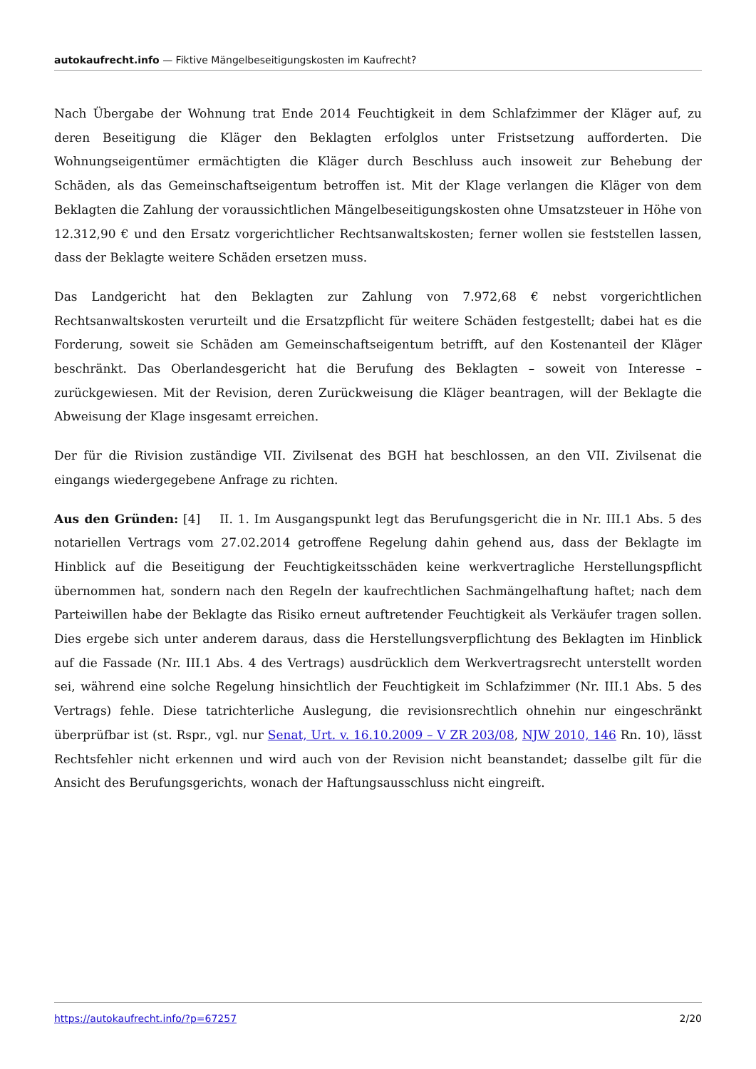autokaufrecht.info — Fiktive Mängelbeseitigungskosten im Kaufrecht?
Nach Übergabe der Wohnung trat Ende 2014 Feuchtigkeit in dem Schlafzimmer der Kläger auf, zu deren Beseitigung die Kläger den Beklagten erfolglos unter Fristsetzung aufforderten. Die Wohnungseigentümer ermächtigten die Kläger durch Beschluss auch insoweit zur Behebung der Schäden, als das Gemeinschaftseigentum betroffen ist. Mit der Klage verlangen die Kläger von dem Beklagten die Zahlung der voraussichtlichen Mängelbeseitigungskosten ohne Umsatzsteuer in Höhe von 12.312,90 € und den Ersatz vorgerichtlicher Rechtsanwaltskosten; ferner wollen sie feststellen lassen, dass der Beklagte weitere Schäden ersetzen muss.
Das Landgericht hat den Beklagten zur Zahlung von 7.972,68 € nebst vorgerichtlichen Rechtsanwaltskosten verurteilt und die Ersatzpflicht für weitere Schäden festgestellt; dabei hat es die Forderung, soweit sie Schäden am Gemeinschaftseigentum betrifft, auf den Kostenanteil der Kläger beschränkt. Das Oberlandesgericht hat die Berufung des Beklagten – soweit von Interesse – zurückgewiesen. Mit der Revision, deren Zurückweisung die Kläger beantragen, will der Beklagte die Abweisung der Klage insgesamt erreichen.
Der für die Rivision zuständige VII. Zivilsenat des BGH hat beschlossen, an den VII. Zivilsenat die eingangs wiedergegebene Anfrage zu richten.
Aus den Gründen: [4] II. 1. Im Ausgangspunkt legt das Berufungsgericht die in Nr. III.1 Abs. 5 des notariellen Vertrags vom 27.02.2014 getroffene Regelung dahin gehend aus, dass der Beklagte im Hinblick auf die Beseitigung der Feuchtigkeitsschäden keine werkvertragliche Herstellungspflicht übernommen hat, sondern nach den Regeln der kaufrechtlichen Sachmängelhaftung haftet; nach dem Parteiwillen habe der Beklagte das Risiko erneut auftretender Feuchtigkeit als Verkäufer tragen sollen. Dies ergebe sich unter anderem daraus, dass die Herstellungsverpflichtung des Beklagten im Hinblick auf die Fassade (Nr. III.1 Abs. 4 des Vertrags) ausdrücklich dem Werkvertragsrecht unterstellt worden sei, während eine solche Regelung hinsichtlich der Feuchtigkeit im Schlafzimmer (Nr. III.1 Abs. 5 des Vertrags) fehle. Diese tatrichterliche Auslegung, die revisionsrechtlich ohnehin nur eingeschränkt überprüfbar ist (st. Rspr., vgl. nur Senat, Urt. v. 16.10.2009 – V ZR 203/08, NJW 2010, 146 Rn. 10), lässt Rechtsfehler nicht erkennen und wird auch von der Revision nicht beanstandet; dasselbe gilt für die Ansicht des Berufungsgerichts, wonach der Haftungsausschluss nicht eingreift.
https://autokaufrecht.info/?p=67257 2/20